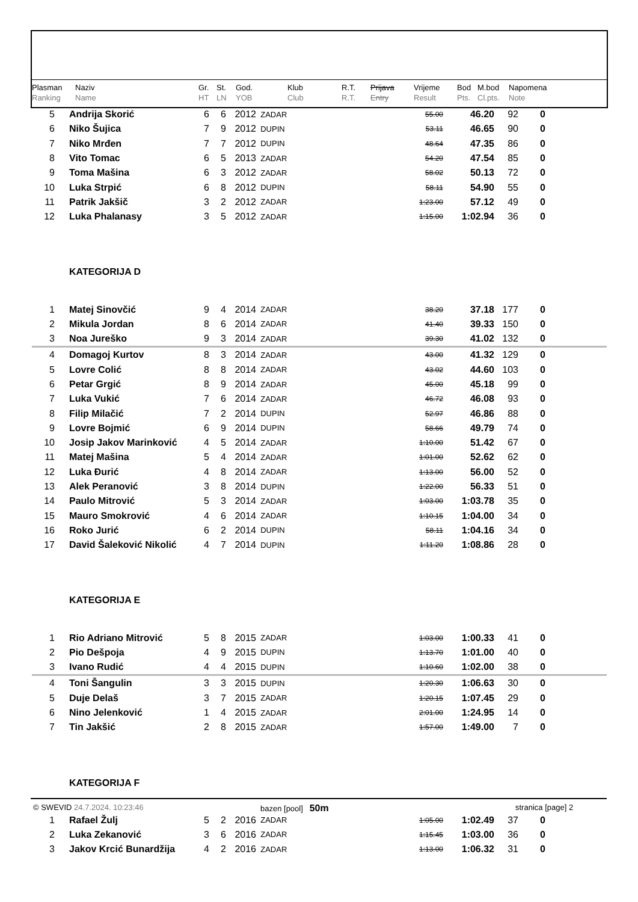| Plasman | Naziv | Gr. | St. | God. | Klub | R.T. | Prijava | Vrijeme | Bod | M.bod | Napomena |
| Ranking | Name | HT | LN | YOB | Club | R.T. | Entry | Result | Pts. | Cl.pts. | Note |
| 5 | | Andrija Skorić | 6 | 6 | 2012 | ZADAR | 55.00 | 46.20 | 92 | 0 | |
| 6 | | Niko Šujica | 7 | 9 | 2012 | DUPIN | 53.11 | 46.65 | 90 | 0 | |
| 7 | | Niko Mrđen | 7 | 7 | 2012 | DUPIN | 48.64 | 47.35 | 86 | 0 | |
| 8 | | Vito Tomac | 6 | 5 | 2013 | ZADAR | 54.20 | 47.54 | 85 | 0 | |
| 9 | | Toma Mašina | 6 | 3 | 2012 | ZADAR | 58.02 | 50.13 | 72 | 0 | |
| 10 | | Luka Strpić | 6 | 8 | 2012 | DUPIN | 58.11 | 54.90 | 55 | 0 | |
| 11 | | Patrik Jakšič | 3 | 2 | 2012 | ZADAR | 1:23.00 | 57.12 | 49 | 0 | |
| 12 | | Luka Phalanasy | 3 | 5 | 2012 | ZADAR | 1:15.00 | 1:02.94 | 36 | 0 | |
| | | KATEGORIJA D | | | | | | | | | |
| 1 | | Matej Sinovčić | 9 | 4 | 2014 | ZADAR | 38.20 | 37.18 | 177 | 0 | |
| 2 | | Mikula Jordan | 8 | 6 | 2014 | ZADAR | 41.40 | 39.33 | 150 | 0 | |
| 3 | | Noa Jureško | 9 | 3 | 2014 | ZADAR | 39.30 | 41.02 | 132 | 0 | |
| 4 | | Domagoj Kurtov | 8 | 3 | 2014 | ZADAR | 43.00 | 41.32 | 129 | 0 | |
| 5 | | Lovre Colić | 8 | 8 | 2014 | ZADAR | 43.02 | 44.60 | 103 | 0 | |
| 6 | | Petar Grgić | 8 | 9 | 2014 | ZADAR | 45.00 | 45.18 | 99 | 0 | |
| 7 | | Luka Vukić | 7 | 6 | 2014 | ZADAR | 46.72 | 46.08 | 93 | 0 | |
| 8 | | Filip Milačić | 7 | 2 | 2014 | DUPIN | 52.97 | 46.86 | 88 | 0 | |
| 9 | | Lovre Bojmić | 6 | 9 | 2014 | DUPIN | 58.66 | 49.79 | 74 | 0 | |
| 10 | | Josip Jakov Marinković | 4 | 5 | 2014 | ZADAR | 1:10.00 | 51.42 | 67 | 0 | |
| 11 | | Matej Mašina | 5 | 4 | 2014 | ZADAR | 1:01.00 | 52.62 | 62 | 0 | |
| 12 | | Luka Đurić | 4 | 8 | 2014 | ZADAR | 1:13.00 | 56.00 | 52 | 0 | |
| 13 | | Alek Peranović | 3 | 8 | 2014 | DUPIN | 1:22.00 | 56.33 | 51 | 0 | |
| 14 | | Paulo Mitrović | 5 | 3 | 2014 | ZADAR | 1:03.00 | 1:03.78 | 35 | 0 | |
| 15 | | Mauro Smokrović | 4 | 6 | 2014 | ZADAR | 1:10.15 | 1:04.00 | 34 | 0 | |
| 16 | | Roko Jurić | 6 | 2 | 2014 | DUPIN | 58.11 | 1:04.16 | 34 | 0 | |
| 17 | | David Šaleković Nikolić | 4 | 7 | 2014 | DUPIN | 1:11.20 | 1:08.86 | 28 | 0 | |
| | | KATEGORIJA E | | | | | | | | | |
| 1 | | Rio Adriano Mitrović | 5 | 8 | 2015 | ZADAR | 1:03.00 | 1:00.33 | 41 | 0 | |
| 2 | | Pio Dešpoja | 4 | 9 | 2015 | DUPIN | 1:13.70 | 1:01.00 | 40 | 0 | |
| 3 | | Ivano Rudić | 4 | 4 | 2015 | DUPIN | 1:10.60 | 1:02.00 | 38 | 0 | |
| 4 | | Toni Šangulin | 3 | 3 | 2015 | DUPIN | 1:20.30 | 1:06.63 | 30 | 0 | |
| 5 | | Duje Delaš | 3 | 7 | 2015 | ZADAR | 1:20.15 | 1:07.45 | 29 | 0 | |
| 6 | | Nino Jelenković | 1 | 4 | 2015 | ZADAR | 2:01.00 | 1:24.95 | 14 | 0 | |
| 7 | | Tin Jakšić | 2 | 8 | 2015 | ZADAR | 1:57.00 | 1:49.00 | 7 | 0 | |
| | | KATEGORIJA F | | | | | | | | | |
| 1 | | Rafael Žulj | 5 | 2 | 2016 | ZADAR | 1:05.00 | 1:02.49 | 37 | 0 | |
| 2 | | Luka Zekanović | 3 | 6 | 2016 | ZADAR | 1:15.45 | 1:03.00 | 36 | 0 | |
| 3 | | Jakov Krcić Bunardžija | 4 | 2 | 2016 | ZADAR | 1:13.00 | 1:06.32 | 31 | 0 | |
© SWEVID 24.7.2024. 10:23:46 bazen [pool] 50m
stranica [page] 2